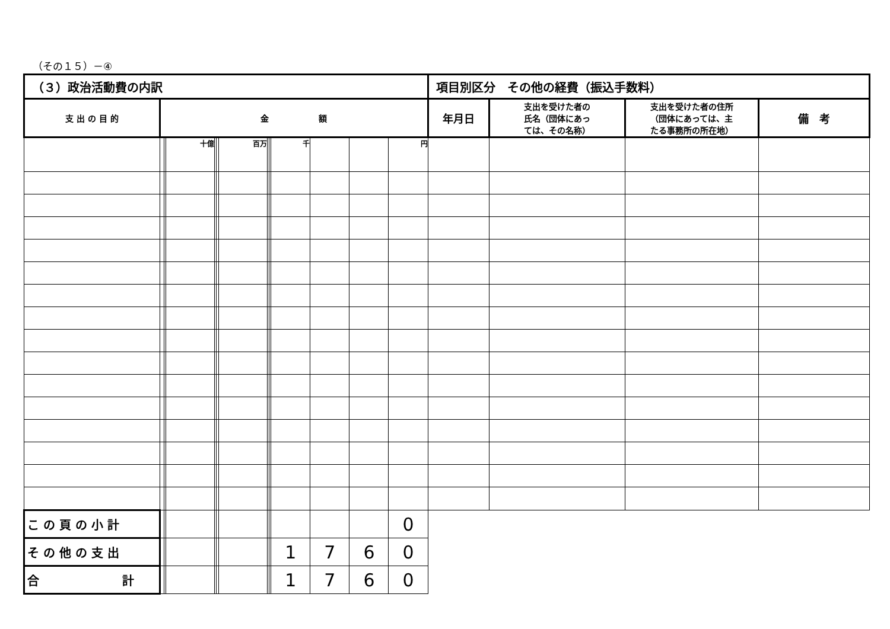（その１５）－④
| （３）政治活動費の内訳 | | | | | | | | | | | | | 項目別区分 その他の経費（振込手数料） | | | |
| --- | --- | --- | --- | --- | --- | --- | --- | --- | --- | --- | --- | --- | --- | --- | --- | --- |
| 支 出 の 目 的 | 金 額 | | | | | | | | | | | | 年月日 | 支出を受けた者の 氏名（団体にあっ ては、その名称） | 支出を受けた者の住所 （団体にあっては、主 たる事務所の所在地） | 備 考 |
| | | | 十億 | | | 百万 | | | 千 | | | 円 | | | | |
| こ の 頁 の 小 計 | | | | | | | | | | | | 0 | | | | |
| そ の 他 の 支 出 | | | | | | | | | 1 | 7 | 6 | 0 | | | | |
| 合 計 | | | | | | | | | 1 | 7 | 6 | 0 | | | | |